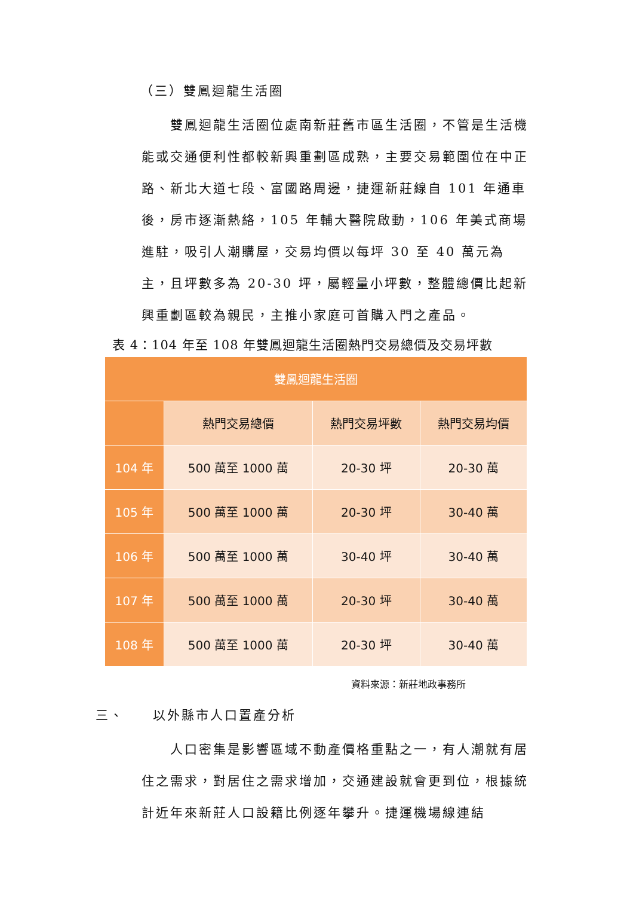（三）雙鳳迴龍生活圈
　　雙鳳迴龍生活圈位處南新莊舊市區生活圈，不管是生活機能或交通便利性都較新興重劃區成熟，主要交易範圍位在中正路、新北大道七段、富國路周邊，捷運新莊線自 101 年通車後，房市逐漸熱絡，105 年輔大醫院啟動，106 年美式商場進駐，吸引人潮購屋，交易均價以每坪 30 至 40 萬元為主，且坪數多為 20-30 坪，屬輕量小坪數，整體總價比起新興重劃區較為親民，主推小家庭可首購入門之產品。
表 4：104 年至 108 年雙鳳迴龍生活圈熱門交易總價及交易坪數
| 雙鳳迴龍生活圈 | | | |
| --- | --- | --- | --- |
| | 熱門交易總價 | 熱門交易坪數 | 熱門交易均價 |
| 104 年 | 500 萬至 1000 萬 | 20-30 坪 | 20-30 萬 |
| 105 年 | 500 萬至 1000 萬 | 20-30 坪 | 30-40 萬 |
| 106 年 | 500 萬至 1000 萬 | 30-40 坪 | 30-40 萬 |
| 107 年 | 500 萬至 1000 萬 | 20-30 坪 | 30-40 萬 |
| 108 年 | 500 萬至 1000 萬 | 20-30 坪 | 30-40 萬 |
資料來源：新莊地政事務所
三、　　以外縣市人口置產分析
　　人口密集是影響區域不動產價格重點之一，有人潮就有居住之需求，對居住之需求增加，交通建設就會更到位，根據統計近年來新莊人口設籍比例逐年攀升。捷運機場線連結